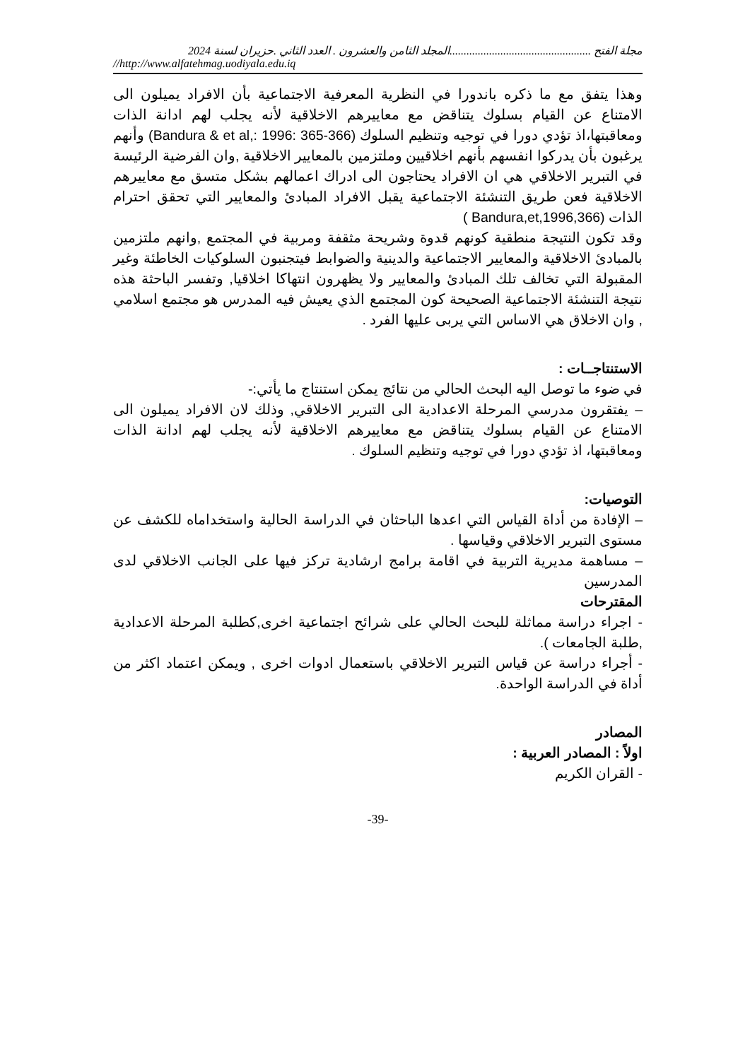مجلة الفتح ..................................................المجلد الثامن والعشرون . العدد الثاني .حزيران لسنة 2024
//http://www.alfatehmag.uodiyala.edu.iq
وهذا يتفق مع ما ذكره باندورا في النظرية المعرفية الاجتماعية بأن الافراد يميلون الى الامتناع عن القيام بسلوك يتناقض مع معاييرهم الاخلاقية لأنه يجلب لهم ادانة الذات ومعاقبتها،اذ تؤدي دورا في توجيه وتنظيم السلوك (Bandura & et al,: 1996: 365-366) وأنهم يرغبون بأن يدركوا انفسهم بأنهم اخلاقيين وملتزمين بالمعايير الاخلاقية ,وان الفرضية الرئيسة في التبرير الاخلاقي هي ان الافراد يحتاجون الى ادراك اعمالهم بشكل متسق مع معاييرهم الاخلاقية فعن طريق التنشئة الاجتماعية يقبل الافراد المبادئ والمعايير التي تحقق احترام الذات (Bandura,et,1996,366 )
وقد تكون النتيجة منطقية كونهم قدوة وشريحة مثقفة ومربية في المجتمع ,وانهم ملتزمين بالمبادئ الاخلاقية والمعايير الاجتماعية والدينية والضوابط فيتجنبون السلوكيات الخاطئة وغير المقبولة التي تخالف تلك المبادئ والمعايير ولا يظهرون انتهاكا اخلاقيا, وتفسر الباحثة هذه نتيجة التنشئة الاجتماعية الصحيحة كون المجتمع الذي يعيش فيه المدرس هو مجتمع اسلامي , وان الاخلاق هي الاساس التي يربى عليها الفرد .
الاستنتاجــات :
في ضوء ما توصل اليه البحث الحالي من نتائج يمكن استنتاج ما يأتي:-
– يفتقرون مدرسي المرحلة الاعدادية الى التبرير الاخلاقي, وذلك لان الافراد يميلون الى الامتناع عن القيام بسلوك يتناقض مع معاييرهم الاخلاقية لأنه يجلب لهم ادانة الذات ومعاقبتها، اذ تؤدي دورا في توجيه وتنظيم السلوك .
التوصيات:
– الإفادة من أداة القياس التي اعدها الباحثان في الدراسة الحالية واستخداماه للكشف عن مستوى التبرير الاخلاقي وقياسها .
– مساهمة مديرية التربية في اقامة برامج ارشادية تركز فيها على الجانب الاخلاقي لدى المدرسين
المقترحات
- اجراء دراسة مماثلة للبحث الحالي على شرائح اجتماعية اخرى,كطلبة المرحلة الاعدادية ,طلبة الجامعات ).
- أجراء دراسة عن قياس التبرير الاخلاقي باستعمال ادوات اخرى , ويمكن اعتماد اكثر من أداة في الدراسة الواحدة.
المصادر
اولاً : المصادر العربية :
- القران الكريم
-39-